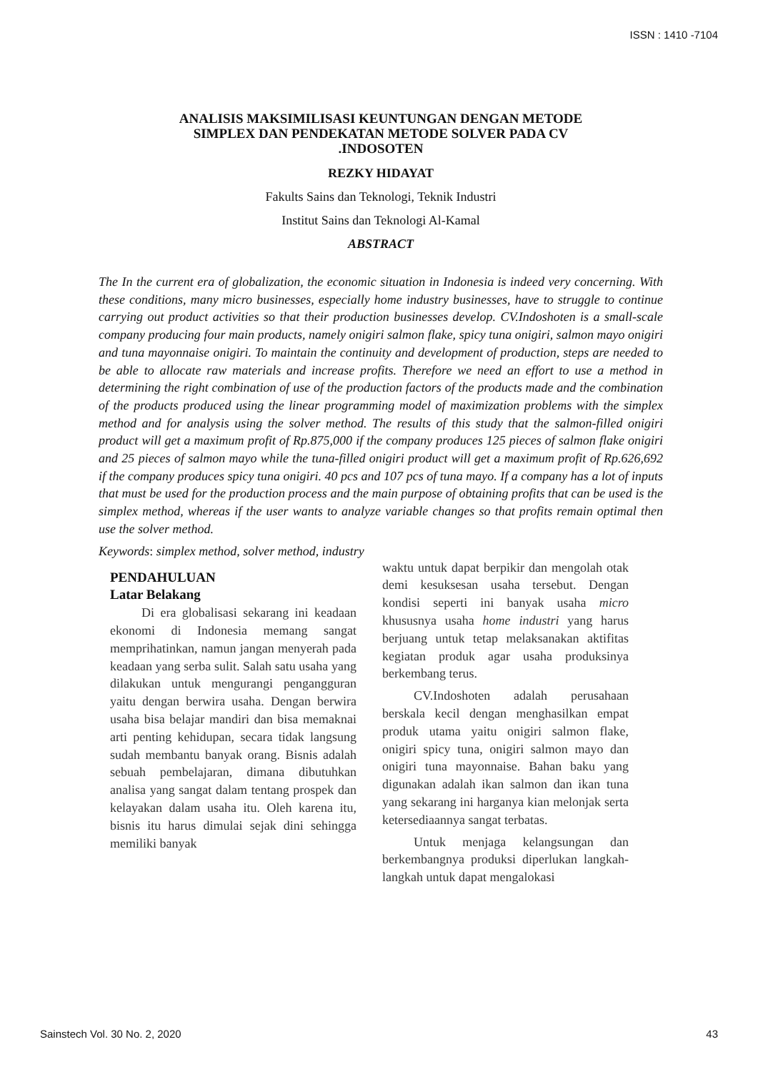ISSN : 1410 -7104
ANALISIS MAKSIMILISASI KEUNTUNGAN DENGAN METODE
SIMPLEX DAN PENDEKATAN METODE SOLVER PADA CV
.INDOSOTEN
REZKY HIDAYAT
Fakults Sains dan Teknologi, Teknik Industri
Institut Sains dan Teknologi Al-Kamal
ABSTRACT
The In the current era of globalization, the economic situation in Indonesia is indeed very concerning. With these conditions, many micro businesses, especially home industry businesses, have to struggle to continue carrying out product activities so that their production businesses develop. CV.Indoshoten is a small-scale company producing four main products, namely onigiri salmon flake, spicy tuna onigiri, salmon mayo onigiri and tuna mayonnaise onigiri. To maintain the continuity and development of production, steps are needed to be able to allocate raw materials and increase profits. Therefore we need an effort to use a method in determining the right combination of use of the production factors of the products made and the combination of the products produced using the linear programming model of maximization problems with the simplex method and for analysis using the solver method. The results of this study that the salmon-filled onigiri product will get a maximum profit of Rp.875,000 if the company produces 125 pieces of salmon flake onigiri and 25 pieces of salmon mayo while the tuna-filled onigiri product will get a maximum profit of Rp.626,692 if the company produces spicy tuna onigiri. 40 pcs and 107 pcs of tuna mayo. If a company has a lot of inputs that must be used for the production process and the main purpose of obtaining profits that can be used is the simplex method, whereas if the user wants to analyze variable changes so that profits remain optimal then use the solver method.
Keywords: simplex method, solver method, industry
PENDAHULUAN
Latar Belakang
Di era globalisasi sekarang ini keadaan ekonomi di Indonesia memang sangat memprihatinkan, namun jangan menyerah pada keadaan yang serba sulit. Salah satu usaha yang dilakukan untuk mengurangi pengangguran yaitu dengan berwira usaha. Dengan berwira usaha bisa belajar mandiri dan bisa memaknai arti penting kehidupan, secara tidak langsung sudah membantu banyak orang. Bisnis adalah sebuah pembelajaran, dimana dibutuhkan analisa yang sangat dalam tentang prospek dan kelayakan dalam usaha itu. Oleh karena itu, bisnis itu harus dimulai sejak dini sehingga memiliki banyak
waktu untuk dapat berpikir dan mengolah otak demi kesuksesan usaha tersebut. Dengan kondisi seperti ini banyak usaha micro khususnya usaha home industri yang harus berjuang untuk tetap melaksanakan aktifitas kegiatan produk agar usaha produksinya berkembang terus.
CV.Indoshoten adalah perusahaan berskala kecil dengan menghasilkan empat produk utama yaitu onigiri salmon flake, onigiri spicy tuna, onigiri salmon mayo dan onigiri tuna mayonnaise. Bahan baku yang digunakan adalah ikan salmon dan ikan tuna yang sekarang ini harganya kian melonjak serta ketersediaannya sangat terbatas.
Untuk menjaga kelangsungan dan berkembangnya produksi diperlukan langkah-langkah untuk dapat mengalokasi
Sainstech Vol. 30 No. 2, 2020 43